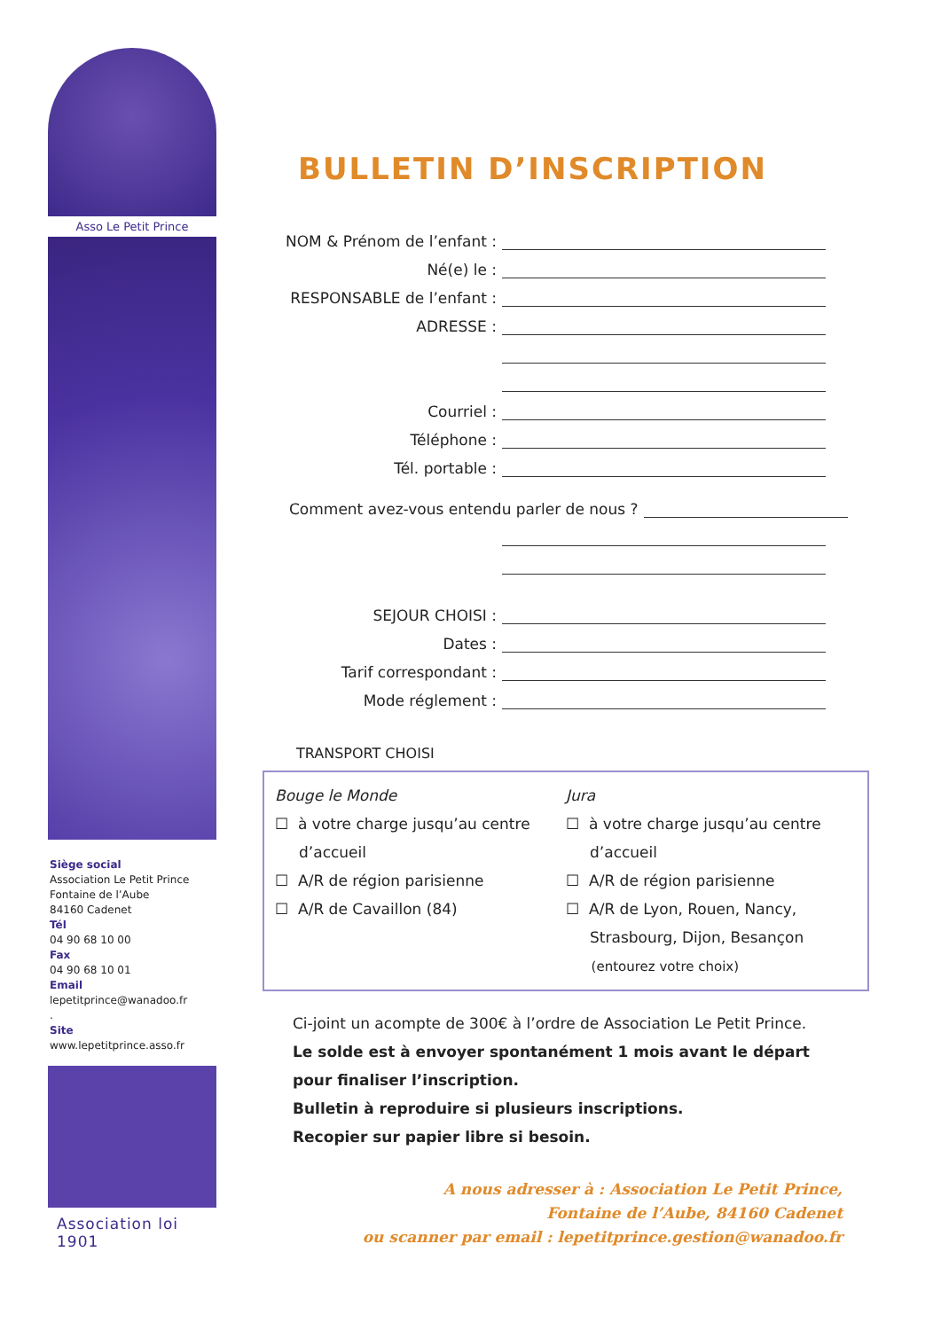Asso Le Petit Prince
Siège social
Association Le Petit Prince
Fontaine de l’Aube
84160 Cadenet
Tél
04 90 68 10 00
Fax
04 90 68 10 01
Email
lepetitprince@wanadoo.fr
.
Site
www.lepetitprince.asso.fr
Association loi 1901
BULLETIN D’INSCRIPTION
NOM & Prénom de l’enfant :
Né(e) le :
RESPONSABLE de l’enfant :
ADRESSE :
Courriel :
Téléphone :
Tél. portable :
Comment avez-vous entendu parler de nous ?
SEJOUR CHOISI :
Dates :
Tarif correspondant :
Mode réglement :
TRANSPORT CHOISI
Bouge le Monde
☐ à votre charge jusqu’au centre
d’accueil
☐ A/R de région parisienne
☐ A/R de Cavaillon (84)
Jura
☐ à votre charge jusqu’au centre
d’accueil
☐ A/R de région parisienne
☐ A/R de Lyon, Rouen, Nancy,
Strasbourg, Dijon, Besançon
(entourez votre choix)
Ci-joint un acompte de 300€ à l’ordre de Association Le Petit Prince.
Le solde est à envoyer spontanément 1 mois avant le départ pour finaliser l’inscription.
Bulletin à reproduire si plusieurs inscriptions.
Recopier sur papier libre si besoin.
A nous adresser à : Association Le Petit Prince,
Fontaine de l’Aube, 84160 Cadenet
ou scanner par email : lepetitprince.gestion@wanadoo.fr